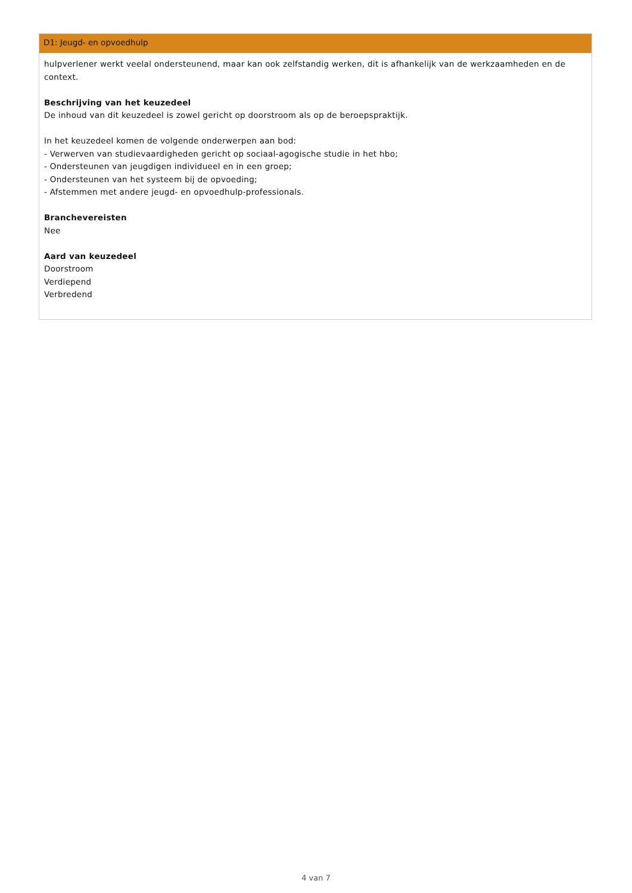D1: Jeugd- en opvoedhulp
hulpverlener werkt veelal ondersteunend, maar kan ook zelfstandig werken, dit is afhankelijk van de werkzaamheden en de context.
Beschrijving van het keuzedeel
De inhoud van dit keuzedeel is zowel gericht op doorstroom als op de beroepspraktijk.
In het keuzedeel komen de volgende onderwerpen aan bod:
- Verwerven van studievaardigheden gericht op sociaal-agogische studie in het hbo;
- Ondersteunen van jeugdigen individueel en in een groep;
- Ondersteunen van het systeem bij de opvoeding;
- Afstemmen met andere jeugd- en opvoedhulp-professionals.
Branchevereisten
Nee
Aard van keuzedeel
Doorstroom
Verdiepend
Verbredend
4 van 7